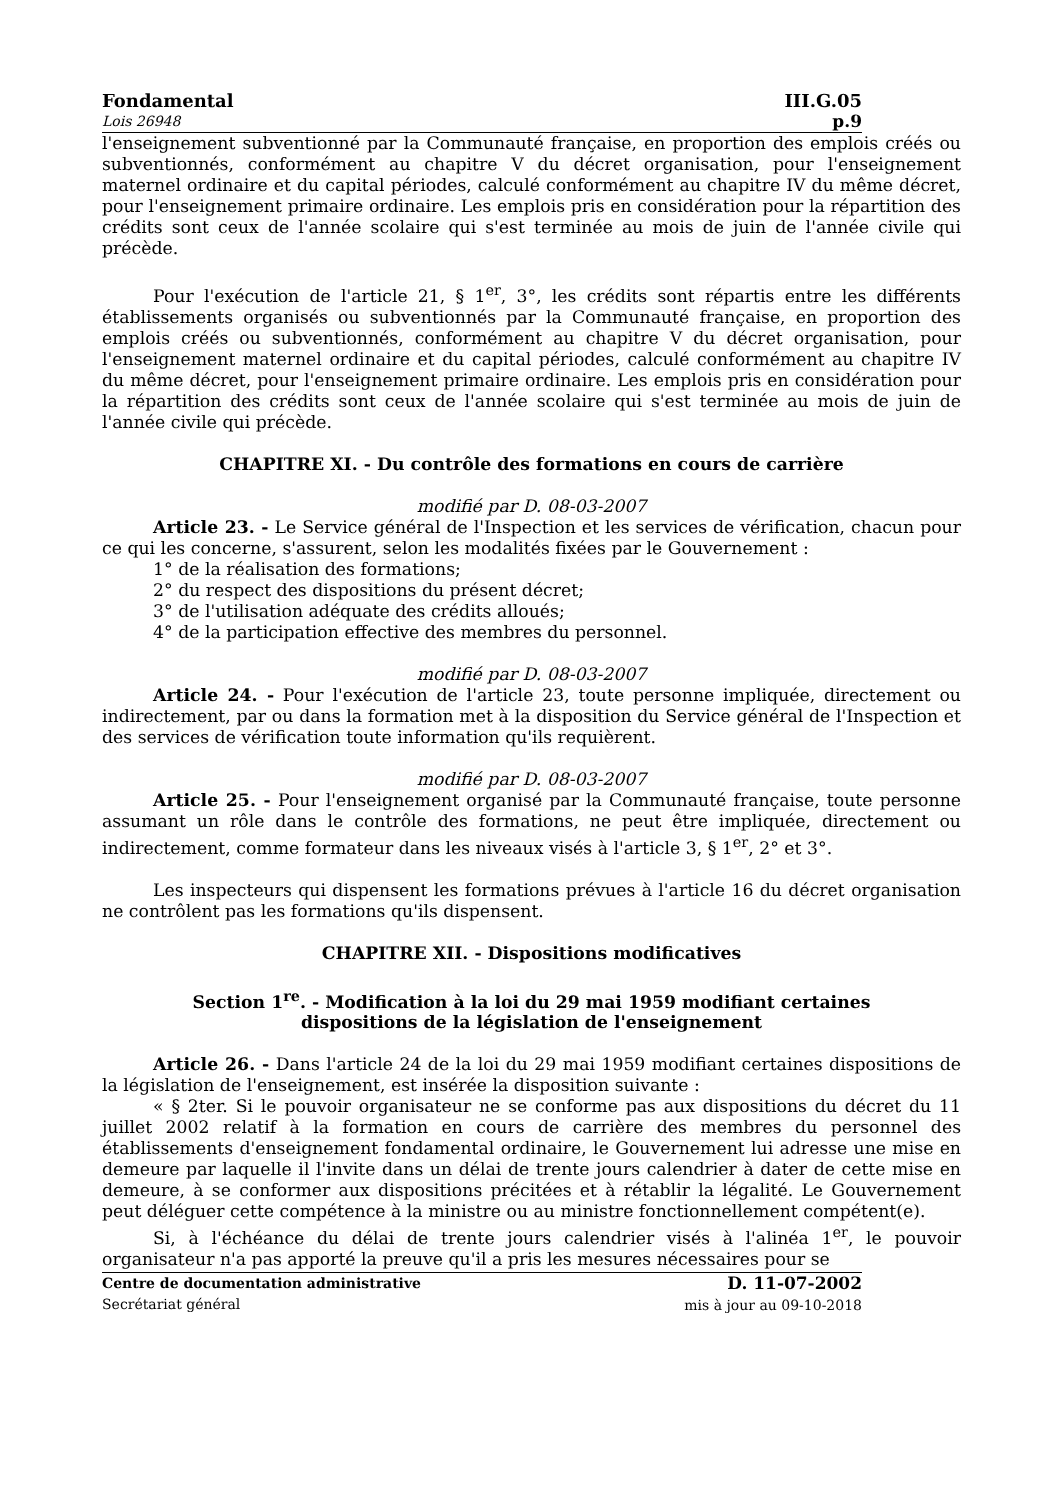Fondamental III.G.05
Lois 26948 p.9
l'enseignement subventionné par la Communauté française, en proportion des emplois créés ou subventionnés, conformément au chapitre V du décret organisation, pour l'enseignement maternel ordinaire et du capital périodes, calculé conformément au chapitre IV du même décret, pour l'enseignement primaire ordinaire. Les emplois pris en considération pour la répartition des crédits sont ceux de l'année scolaire qui s'est terminée au mois de juin de l'année civile qui précède.
Pour l'exécution de l'article 21, § 1<sup>er</sup>, 3°, les crédits sont répartis entre les différents établissements organisés ou subventionnés par la Communauté française, en proportion des emplois créés ou subventionnés, conformément au chapitre V du décret organisation, pour l'enseignement maternel ordinaire et du capital périodes, calculé conformément au chapitre IV du même décret, pour l'enseignement primaire ordinaire. Les emplois pris en considération pour la répartition des crédits sont ceux de l'année scolaire qui s'est terminée au mois de juin de l'année civile qui précède.
CHAPITRE XI. - Du contrôle des formations en cours de carrière
modifié par D. 08-03-2007
Article 23. - Le Service général de l'Inspection et les services de vérification, chacun pour ce qui les concerne, s'assurent, selon les modalités fixées par le Gouvernement :
1° de la réalisation des formations;
2° du respect des dispositions du présent décret;
3° de l'utilisation adéquate des crédits alloués;
4° de la participation effective des membres du personnel.
modifié par D. 08-03-2007
Article 24. - Pour l'exécution de l'article 23, toute personne impliquée, directement ou indirectement, par ou dans la formation met à la disposition du Service général de l'Inspection et des services de vérification toute information qu'ils requièrent.
modifié par D. 08-03-2007
Article 25. - Pour l'enseignement organisé par la Communauté française, toute personne assumant un rôle dans le contrôle des formations, ne peut être impliquée, directement ou indirectement, comme formateur dans les niveaux visés à l'article 3, § 1<sup>er</sup>, 2° et 3°.
Les inspecteurs qui dispensent les formations prévues à l'article 16 du décret organisation ne contrôlent pas les formations qu'ils dispensent.
CHAPITRE XII. - Dispositions modificatives
Section 1<sup>re</sup>. - Modification à la loi du 29 mai 1959 modifiant certaines
dispositions de la législation de l'enseignement
Article 26. - Dans l'article 24 de la loi du 29 mai 1959 modifiant certaines dispositions de la législation de l'enseignement, est insérée la disposition suivante :
« § 2ter. Si le pouvoir organisateur ne se conforme pas aux dispositions du décret du 11 juillet 2002 relatif à la formation en cours de carrière des membres du personnel des établissements d'enseignement fondamental ordinaire, le Gouvernement lui adresse une mise en demeure par laquelle il l'invite dans un délai de trente jours calendrier à dater de cette mise en demeure, à se conformer aux dispositions précitées et à rétablir la légalité. Le Gouvernement peut déléguer cette compétence à la ministre ou au ministre fonctionnellement compétent(e).
Si, à l'échéance du délai de trente jours calendrier visés à l'alinéa 1<sup>er</sup>, le pouvoir organisateur n'a pas apporté la preuve qu'il a pris les mesures nécessaires pour se
Centre de documentation administrative
Secrétariat général
D. 11-07-2002
mis à jour au 09-10-2018